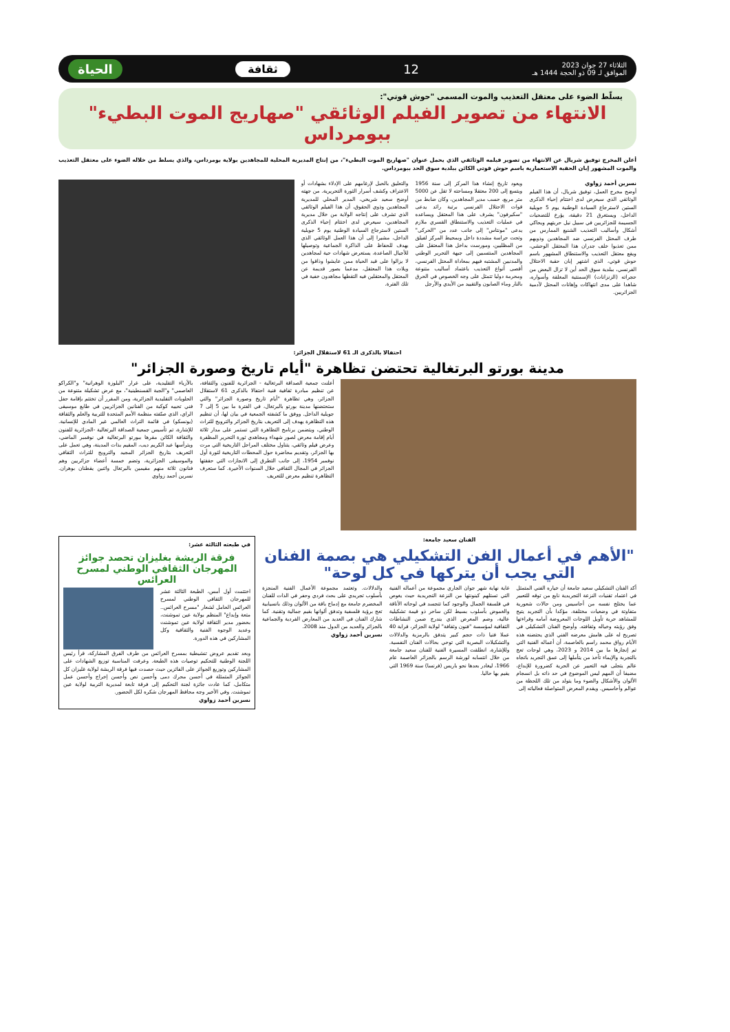الثلاثاء 27 جوان 2023
الموافق لـ 09 ذو الحجة 1444 هـ
12 ثقافة الحياة
يسلّط الضوء على معتقل التعذيب والموت المسمى "حوش قوتي":
الانتهاء من تصوير الفيلم الوثائقي "صهاريج الموت البطيء" ببومرداس
أعلن المخرج توفيق شريال عن الانتهاء من تصوير فيلمه الوثائقي الذي يحمل عنوان "صهاريج الموت البطيء"، من إنتاج المديرية المحلية للمجاهدين بولاية بومرداس، والذي يسلط من خلاله الضوء على معتقل التعذيب والموت المشهور إبان الحقبة الاستعمارية باسم حوش قوتي الكائن ببلدية سوق الحد ببومرداس.
نسرين أحمد زواوي
أوضح مخرج العمل، توفيق شريال، أن هذا الفيلم الوثائقي الذي سيعرض لدى اختتام إحياء الذكرى الستين لاسترجاع السيادة الوطنية يوم 5 جويلية الداخل، ويستغرق 21 دقيقة، يؤرخ للتضحيات الجسيمة للجزائريين في سبيل نيل حريتهم ويحاكي أشكال وأساليب التعذيب الشنيع الممارس من طرف المحتل الفرنسي ضد المجاهدين وذويهم ممن تعذبوا خلف جدران هذا المعتقل الوحشي، ويقع معتقل التعذيب والاستنطاق المشهور باسم حوش قوتي، الذي اشتهر إبان حقبة الاحتلال الفرنسي، ببلدية سوق الحد أين لا تزال البعض من حجراته (الزنزانات) الإسمنتية المغلقة وأسواره، شاهدا على مدى انتهاكات وإهانات المحتل لآدمية الجزائريين.
ويعود تاريخ إنشاء هذا المركز إلى سنة 1956 ويتسع إلى 200 معتقلا ومساحته لا تقل عن 5000 متر مربع، حسب مدير المجاهدين، وكان ضابط من قوات الاحتلال الفرنسي برتبة رائد يدعى "سكيرفون" يشرف على هذا المعتقل ويساعده في عمليات التعذيب والاستنطاق القسري ملازم يدعى "مونتاس" إلى جانب عدد من "الحركى" وتحت حراسة مشددة داخل وبمحيط المركز لفيلق من المظليين، ومورست بداخل هذا المعتقل على المجاهدين المنتسبين إلى جبهة التحرير الوطني والمدنيين المشتبه فيهم بمعاداة المحتل الفرنسي، أقصى أنواع التعذيب باعتماد أساليب متنوعة ومحرمة دوليا تتمثل على وجه الخصوص في الحرق بالنار وماء الصابون والتقييد من الأيدي والأرجل
والتعليق بالحبل لإرغامهم على الإدلاء بشهادات أو الاعتراف وكشف أسرار الثورة التحريرية. من جهته أوضح سعيد شريخي، المدير المحلي للمديرية المجاهدين وذوي الحقوق، أن هذا الفيلم الوثائقي الذي تشرف على إنتاجه الولاية من خلال مديرية المجاهدين، سيعرض لدى اختتام إحياء الذكرى الستين لاسترجاع السيادة الوطنية يوم 5 جويلية الداخل، مشيرا إلى أن هذا العمل الوثائقي الذي يهدف للحفاظ على الذاكرة الجماعية وتوصيلها للأجيال الصاعدة، يستعرض شهادات حية لمجاهدين لا يزالوا على قيد الحياة ممن عايشوا وذاقوا من ويلات هذا المعتقل، مدعما بصور قديمة عن المعتقل والمعتقلين فيه التقطها مجاهدون خفية في تلك الفترة.
احتفالا بالذكرى الـ 61 لاستقلال الجزائر:
مدينة بورتو البرتغالية تحتضن تظاهرة "أيام تاريخ وصورة الجزائر"
أعلنت جمعية الصداقة البرتغالية - الجزائرية للفنون والثقافة، عن تنظيم مبادرة ثقافية فنية احتفالا بالذكرى 61 لاستقلال الجزائر، وهي تظاهرة "أيام تاريخ وصورة الجزائر" والتي ستحتضنها مدينة بورتو بالبرتغال، في الفترة ما بين 5 إلى 7 جويلية الداخل. ووفق ما كشفته الجمعية في بيان لها، أن تنظيم هذه التظاهرة يهدف إلى التعريف بتاريخ الجزائر والترويج للتراث الوطني، ويتضمن برنامج التظاهرة التي تستمر على مدار ثلاثة أيام إقامة معرض لصور شهداء ومجاهدي ثورة التحرير المظفرة وعرض فيلم وثائقي، يتناول مختلف المراحل التاريخية التي مرت بها الجزائر، وتقديم محاضرة حول المحطات التاريخية لثورة أول نوفمبر 1954، إلى جانب التطرق إلى الانجازات التي حققتها الجزائر في المجال الثقافي خلال السنوات الأخيرة. كما ستعرف التظاهرة تنظيم معرض للتعريف
بالأزياء التقليدية، على غرار "البلوزة الوهرانية" و"الكراكو العاصمي" و"الجبة القسنطينية"، مع عرض تشكيلة متنوعة من الحلويات التقليدية الجزائرية، ومن المقرر أن تختتم بإقامة حفل فني تحييه كوكبة من الفنانين الجزائريين في طابع موسيقى الراي، الذي صنّفته منظمة الأمم المتحدة للتربية والعلم والثقافة (يونسكو) في قائمة التراث العالمي غير المادي للإنسانية. للإشارة، تم تأسيس جمعية الصداقة البرتغالية -الجزائرية للفنون والثقافة الكائن مقرها ببورتو البرتغالية في نوفمبر الماضي، ويترأسها عبد الكريم ديب، المقيم بذات المدينة، وهي تعمل على التعريف بتاريخ الجزائر المجيد والترويج للتراث الثقافي والموسيقى الجزائرية، وتضم خمسة أعضاء جزائريين وهم فنانون ثلاثة منهم مقيمين بالبرتغال واثنين يقطنان بوهران. نسرين أحمد زواوي
الفنان سعيد جامعة:
"الأهم في أعمال الفن التشكيلي هي بصمة الفنان التي يجب أن يتركها في كل لوحة"
أكد الفنان التشكيلي سعيد جامعة أن خياره الفني المتمثل في اعتماد تقنيات النزعة التجريدية نابع من توقه للتعبير عما يختلج نفسه من أحاسيس ومن حالات شعورية متفاوتة في وضعيات مختلفة، مؤكدا بأن التجريد يتيح للمشاهد حرية تأويل اللوحات المعروضة أمامه وقراءتها وفق رؤيته وخياله وثقافته. وأوضح الفنان التشكيلي في تصريح له على هامش معرضه الفني الذي يحتضنه هذه الأيام رواق محمد راسم بالعاصمة، أن أعماله الفنية التي تم إنجازها ما بين 2014 و 2023، وهي لوحات تعج بالتجربة والإيماء تأخذ من يتأملها إلى عمق التجريد باتجاه عالم يتجلى فيه التعبير عن الحرية كضرورة للإبداع، مضيفا أن المهم ليس الموضوع في حد ذاته بل انسجام الألوان والأشكال والضوء وما يتولد من تلك اللحظة من عوالم وأحاسيس. ويقدم المعرض المتواصلة فعالياته إلى
غاية نهاية شهر جوان الجاري مجموعة من أعماله الفنية التي تستلهم كينونتها من النزعة التجريدية حيث يغوص في فلسفة الجمال والوجود كما تتجسد في لوحاته الأناقة والغموض بأسلوب بسيط لكن ساحر ذو قيمة تشكيلية عالية، وضم المعرض الذي يندرج ضمن النشاطات الثقافية لمؤسسة "فنون وثقافة" لولاية الجزائر، قرابة 40 عملا فنيا ذات حجم كبير يتدفق بالرمزية والدلالات والتشكيلات البصرية التي توحي بحالات الفنان النفسية. وللإشارة، انطلقت المسيرة الفنية للفنان سعيد جامعة من خلال انتسابه لورشة الرسم بالجزائر العاصمة عام 1966، ليغادر بعدها نحو باريس (فرنسا) سنة 1969 التي يقيم بها حاليا.
والدلالات. وتعتمد مجموعة الأعمال الفنية المنجزة بأسلوب تجريدي على بحث فردي وحفر في الذات للفنان المخضرم جامعة مع إدماج باقة من الألوان وذلك بانسيابية تعج برؤية فلسفية وتدفق ألوانها بقيم جمالية وتقنية. كما شارك الفنان في العديد من المعارض الفردية والجماعية بالجزائر والعديد من الدول منذ 2008.
نسرين أحمد زواوي
في طبعته الثالثة عشر:
فرقة الريشة بغليزان تحصد جوائز المهرجان الثقافي الوطني لمسرح العرائس
اختتمت أول أمس، الطبعة الثالثة عشر للمهرجان الثقافي الوطني لمسرح العرائس الحامل لشعار "مسرح العرائس.. متعة وإبداع" المنظم بولاية عين تموشنت، بحضور مدير الثقافة لولاية عين تموشنت وعديد الوجوه الفنية والثقافية وكل المشاركين في هذه الدورة.
وبعد تقديم عروض تنشيطية بمسرح العرائس من طرف الفرق المشاركة، قرأ رئيس اللجنة الوطنية للتحكيم توصيات هذه الطبعة. وعرفت المناسبة توزيع الشهادات على المشاركين وتوزيع الجوائز على الفائزين حيث حصدت فيها فرقة الريشة لولاية غليزان كل الجوائز المتمثلة في أحسن محرك دمى وأحسن نص وأحسن إخراج وأحسن عمل متكامل، كما عادت جائزة لجنة التحكيم إلى فرقة تابعة لمديرية التربية لولاية عين تموشنت. وفي الأخير وجه محافظ المهرجان شكره لكل الحضور.
نسرين أحمد زواوي